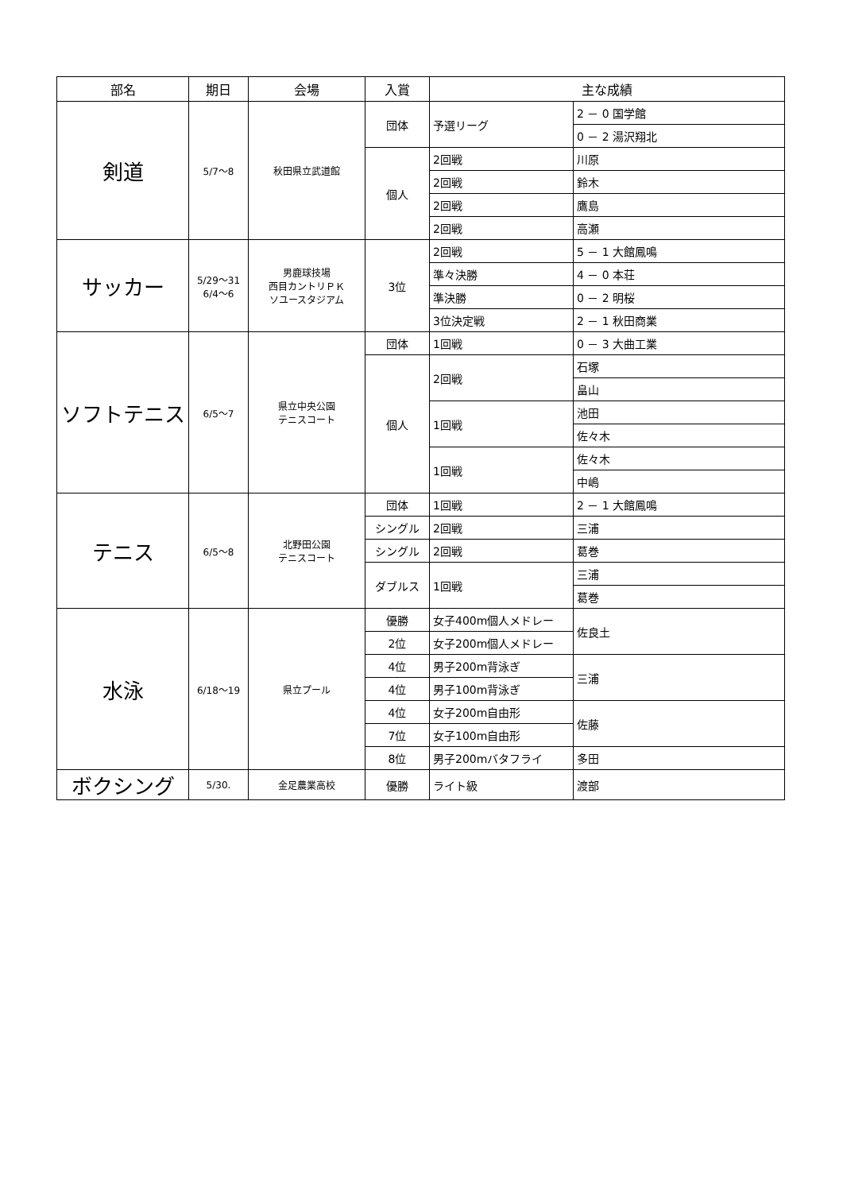| 部名 | 期日 | 会場 | 入賞 | 主な成績 | |
| --- | --- | --- | --- | --- | --- |
| 剣道 | 5/7～8 | 秋田県立武道館 | 団体 | 予選リーグ | 2 － 0 国学館 |
| | | | | | 0 － 2 湯沢翔北 |
| | | | 個人 | 2回戦 | 川原 |
| | | | | 2回戦 | 鈴木 |
| | | | | 2回戦 | 鷹島 |
| | | | | 2回戦 | 高瀬 |
| サッカー | 5/29～31 6/4～6 | 男鹿球技場 西目カントリＰＫ ソユースタジアム | 3位 | 2回戦 | 5 － 1 大館鳳鳴 |
| | | | | 準々決勝 | 4 － 0 本荘 |
| | | | | 準決勝 | 0 － 2 明桜 |
| | | | | 3位決定戦 | 2 － 1 秋田商業 |
| ソフトテニス | 6/5～7 | 県立中央公園 テニスコート | 団体 | 1回戦 | 0 － 3 大曲工業 |
| | | | 個人 | 2回戦 | 石塚 |
| | | | | | 畠山 |
| | | | | 1回戦 | 池田 |
| | | | | | 佐々木 |
| | | | | 1回戦 | 佐々木 |
| | | | | | 中嶋 |
| テニス | 6/5～8 | 北野田公園 テニスコート | 団体 | 1回戦 | 2 － 1 大館鳳鳴 |
| | | | シングル | 2回戦 | 三浦 |
| | | | シングル | 2回戦 | 葛巻 |
| | | | ダブルス | 1回戦 | 三浦 |
| | | | | | 葛巻 |
| 水泳 | 6/18～19 | 県立プール | 優勝 | 女子400m個人メドレー | 佐良土 |
| | | | 2位 | 女子200m個人メドレー | |
| | | | 4位 | 男子200m背泳ぎ | 三浦 |
| | | | 4位 | 男子100m背泳ぎ | |
| | | | 4位 | 女子200m自由形 | 佐藤 |
| | | | 7位 | 女子100m自由形 | |
| | | | 8位 | 男子200mバタフライ | 多田 |
| ボクシング | 5/30. | 金足農業高校 | 優勝 | ライト級 | 渡部 |